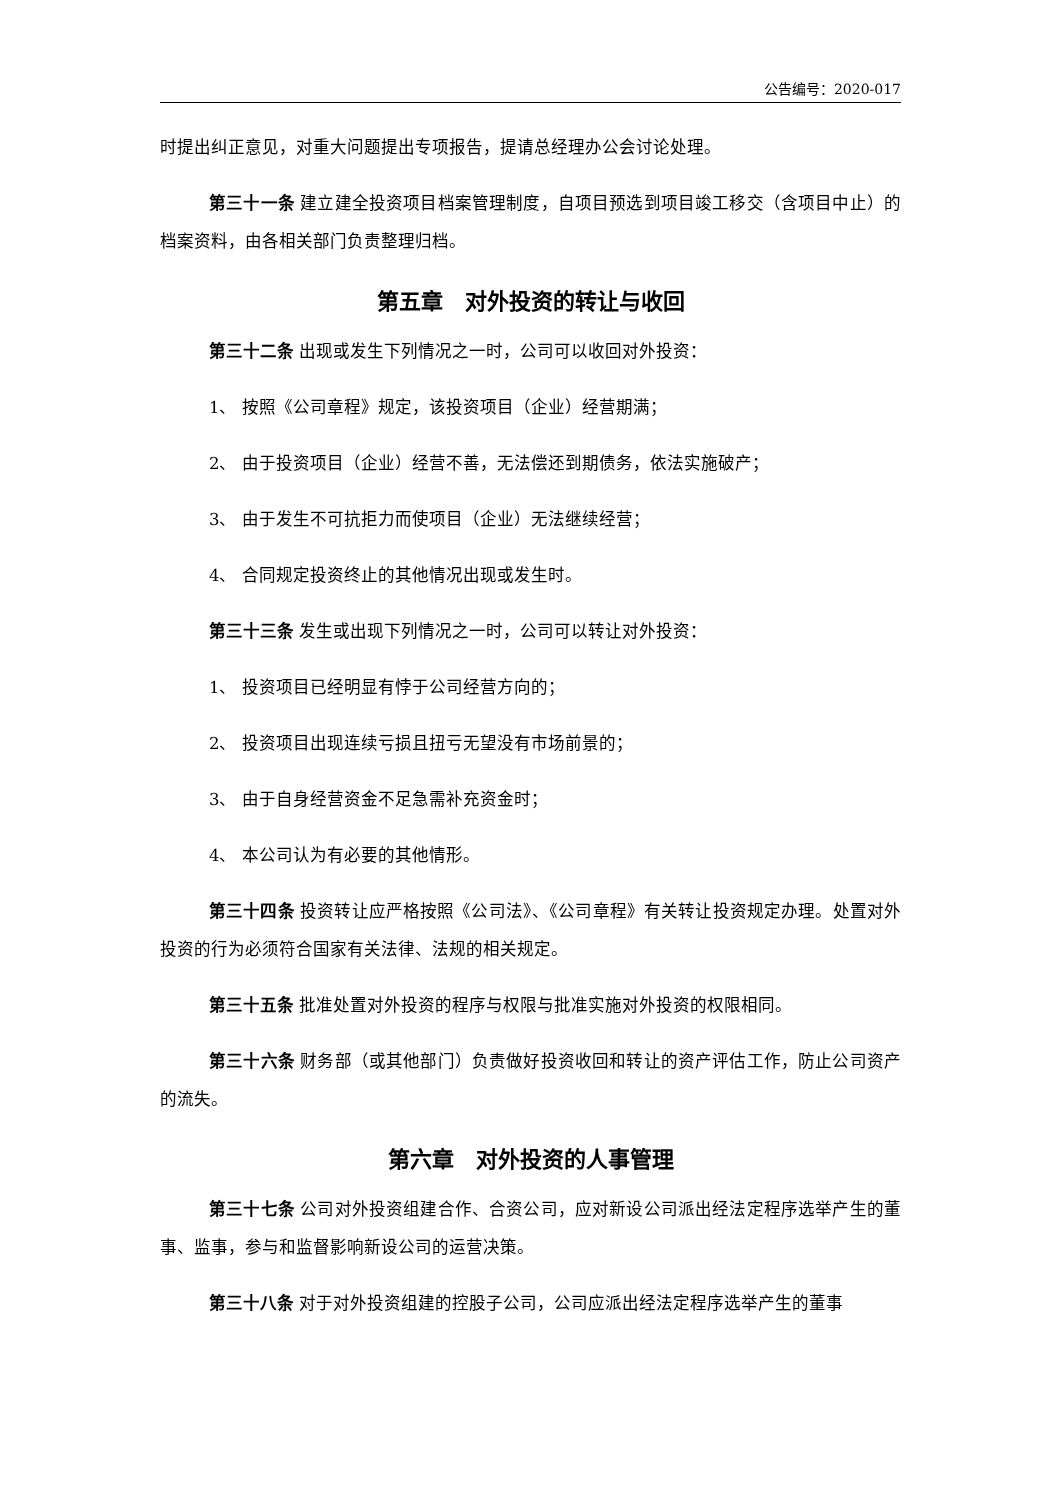公告编号：2020-017
时提出纠正意见，对重大问题提出专项报告，提请总经理办公会讨论处理。
第三十一条 建立建全投资项目档案管理制度，自项目预选到项目竣工移交（含项目中止）的档案资料，由各相关部门负责整理归档。
第五章　对外投资的转让与收回
第三十二条 出现或发生下列情况之一时，公司可以收回对外投资：
1、 按照《公司章程》规定，该投资项目（企业）经营期满；
2、 由于投资项目（企业）经营不善，无法偿还到期债务，依法实施破产；
3、 由于发生不可抗拒力而使项目（企业）无法继续经营；
4、 合同规定投资终止的其他情况出现或发生时。
第三十三条 发生或出现下列情况之一时，公司可以转让对外投资：
1、 投资项目已经明显有悖于公司经营方向的；
2、 投资项目出现连续亏损且扭亏无望没有市场前景的；
3、 由于自身经营资金不足急需补充资金时；
4、 本公司认为有必要的其他情形。
第三十四条 投资转让应严格按照《公司法》、《公司章程》有关转让投资规定办理。处置对外投资的行为必须符合国家有关法律、法规的相关规定。
第三十五条 批准处置对外投资的程序与权限与批准实施对外投资的权限相同。
第三十六条 财务部（或其他部门）负责做好投资收回和转让的资产评估工作，防止公司资产的流失。
第六章　对外投资的人事管理
第三十七条 公司对外投资组建合作、合资公司，应对新设公司派出经法定程序选举产生的董事、监事，参与和监督影响新设公司的运营决策。
第三十八条 对于对外投资组建的控股子公司，公司应派出经法定程序选举产生的董事